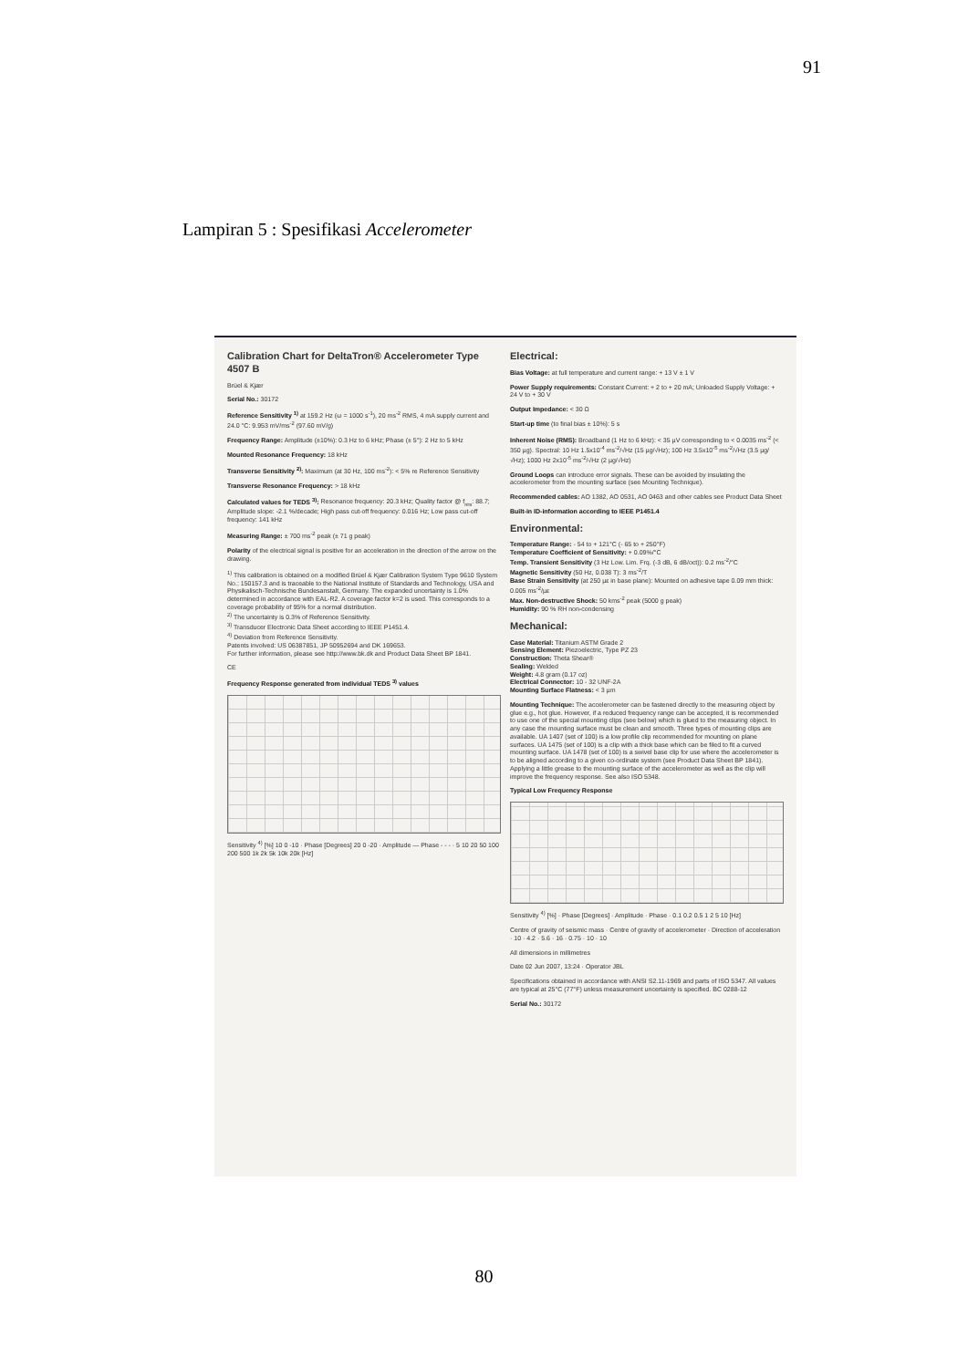91
Lampiran 5 : Spesifikasi Accelerometer
Calibration Chart for DeltaTron® Accelerometer Type 4507 B
Brüel & Kjær
Serial No.: 30172
Reference Sensitivity <sup>1)</sup> at 159.2 Hz (ω = 1000 s<sup>-1</sup>), 20 ms<sup>-2</sup> RMS, 4 mA supply current and 24.0 °C: 9.953 mV/ms<sup>-2</sup> (97.60 mV/g)
Frequency Range: Amplitude (±10%): 0.3 Hz to 6 kHz; Phase (± 5°): 2 Hz to 5 kHz
Mounted Resonance Frequency: 18 kHz
Transverse Sensitivity <sup>2)</sup>: Maximum (at 30 Hz, 100 ms<sup>-2</sup>): < 5% re Reference Sensitivity
Transverse Resonance Frequency: > 18 kHz
Calculated values for TEDS <sup>3)</sup>: Resonance frequency: 20.3 kHz; Quality factor @ f<sub>res</sub>: 88.7; Amplitude slope: -2.1 %/decade; High pass cut-off frequency: 0.016 Hz; Low pass cut-off frequency: 141 kHz
Measuring Range: ± 700 ms<sup>-2</sup> peak (± 71 g peak)
Polarity of the electrical signal is positive for an acceleration in the direction of the arrow on the drawing.
<sup>1)</sup> This calibration is obtained on a modified Brüel & Kjær Calibration System Type 9610 System No.: 150157.3 and is traceable to the National Institute of Standards and Technology, USA and Physikalisch-Technische Bundesanstalt, Germany. The expanded uncertainty is 1.0% determined in accordance with EAL-R2. A coverage factor k=2 is used. This corresponds to a coverage probability of 95% for a normal distribution.
<sup>2)</sup> The uncertainty is 0.3% of Reference Sensitivity.
<sup>3)</sup> Transducer Electronic Data Sheet according to IEEE P1451.4.
<sup>4)</sup> Deviation from Reference Sensitivity.
Patents involved: US 06387851, JP 50952694 and DK 169653.
For further information, please see http://www.bk.dk and Product Data Sheet BP 1841.
CE
Frequency Response generated from individual TEDS <sup>3)</sup> values
Sensitivity <sup>4)</sup> [%] 10 0 -10 · Phase [Degrees] 20 0 -20 · Amplitude — Phase - - - · 5 10 20 50 100 200 500 1k 2k 5k 10k 20k [Hz]
Electrical:
Bias Voltage: at full temperature and current range: + 13 V ± 1 V
Power Supply requirements: Constant Current: + 2 to + 20 mA; Unloaded Supply Voltage: + 24 V to + 30 V
Output Impedance: < 30 Ω
Start-up time (to final bias ± 10%): 5 s
Inherent Noise (RMS): Broadband (1 Hz to 6 kHz): < 35 µV corresponding to < 0.0035 ms<sup>-2</sup> (< 350 µg). Spectral: 10 Hz 1.5x10<sup>-4</sup> ms<sup>-2</sup>/√Hz (15 µg/√Hz); 100 Hz 3.5x10<sup>-5</sup> ms<sup>-2</sup>/√Hz (3.5 µg/√Hz); 1000 Hz 2x10<sup>-5</sup> ms<sup>-2</sup>/√Hz (2 µg/√Hz)
Ground Loops can introduce error signals. These can be avoided by insulating the accelerometer from the mounting surface (see Mounting Technique).
Recommended cables: AO 1382, AO 0531, AO 0463 and other cables see Product Data Sheet
Built-in ID-information according to IEEE P1451.4
Environmental:
Temperature Range: - 54 to + 121°C (- 65 to + 250°F)
Temperature Coefficient of Sensitivity: + 0.09%/°C
Temp. Transient Sensitivity (3 Hz Low. Lim. Frq. (-3 dB, 6 dB/oct)): 0.2 ms<sup>-2</sup>/°C
Magnetic Sensitivity (50 Hz, 0.038 T): 3 ms<sup>-2</sup>/T
Base Strain Sensitivity (at 250 µε in base plane): Mounted on adhesive tape 0.09 mm thick: 0.005 ms<sup>-2</sup>/µε
Max. Non-destructive Shock: 50 kms<sup>-2</sup> peak (5000 g peak)
Humidity: 90 % RH non-condensing
Mechanical:
Case Material: Titanium ASTM Grade 2
Sensing Element: Piezoelectric, Type PZ 23
Construction: Theta Shear®
Sealing: Welded
Weight: 4.8 gram (0.17 oz)
Electrical Connector: 10 - 32 UNF-2A
Mounting Surface Flatness: < 3 µm
Mounting Technique: The accelerometer can be fastened directly to the measuring object by glue e.g., hot glue. However, if a reduced frequency range can be accepted, it is recommended to use one of the special mounting clips (see below) which is glued to the measuring object. In any case the mounting surface must be clean and smooth. Three types of mounting clips are available. UA 1407 (set of 100) is a low profile clip recommended for mounting on plane surfaces. UA 1475 (set of 100) is a clip with a thick base which can be filed to fit a curved mounting surface. UA 1478 (set of 100) is a swivel base clip for use where the accelerometer is to be aligned according to a given co-ordinate system (see Product Data Sheet BP 1841). Applying a little grease to the mounting surface of the accelerometer as well as the clip will improve the frequency response. See also ISO 5348.
Typical Low Frequency Response
Sensitivity <sup>4)</sup> [%] · Phase [Degrees] · Amplitude · Phase · 0.1 0.2 0.5 1 2 5 10 [Hz]
Centre of gravity of seismic mass · Centre of gravity of accelerometer · Direction of acceleration · 10 · 4.2 · 5.6 · 16 · 0.75 · 10 · 10
All dimensions in millimetres
Date 02 Jun 2007, 13:24 · Operator JBL
Specifications obtained in accordance with ANSI S2.11-1969 and parts of ISO 5347. All values are typical at 25°C (77°F) unless measurement uncertainty is specified. BC 0288-12
Serial No.: 30172
80